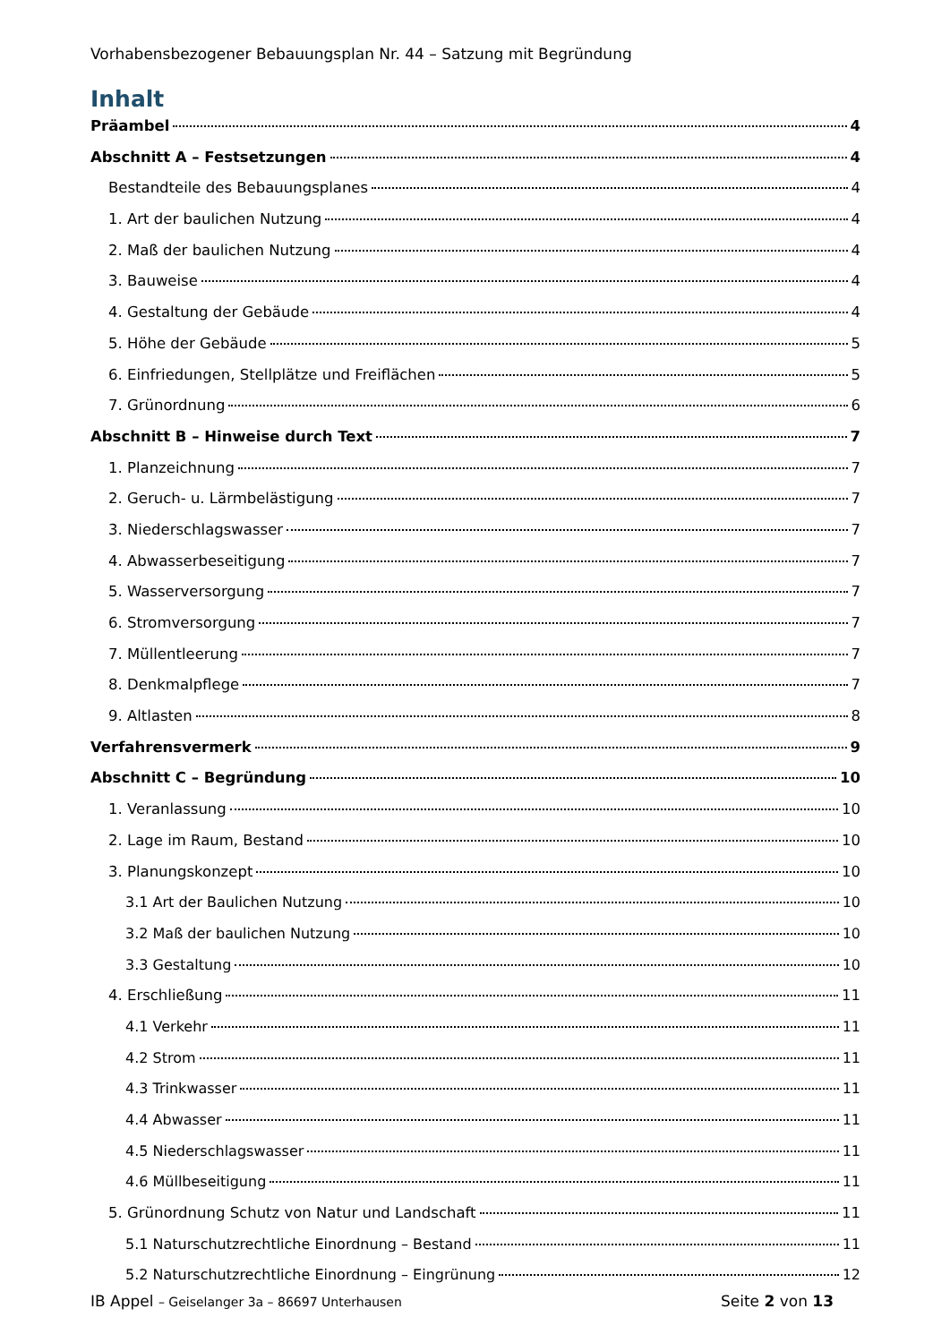Vorhabensbezogener Bebauungsplan Nr. 44 – Satzung mit Begründung
Inhalt
Präambel 4
Abschnitt A – Festsetzungen 4
Bestandteile des Bebauungsplanes 4
1. Art der baulichen Nutzung 4
2. Maß der baulichen Nutzung 4
3. Bauweise 4
4. Gestaltung der Gebäude 4
5. Höhe der Gebäude 5
6. Einfriedungen, Stellplätze und Freiflächen 5
7. Grünordnung 6
Abschnitt B – Hinweise durch Text 7
1. Planzeichnung 7
2. Geruch- u. Lärmbelästigung 7
3. Niederschlagswasser 7
4. Abwasserbeseitigung 7
5. Wasserversorgung 7
6. Stromversorgung 7
7. Müllentleerung 7
8. Denkmalpflege 7
9. Altlasten 8
Verfahrensvermerk 9
Abschnitt C – Begründung 10
1. Veranlassung 10
2. Lage im Raum, Bestand 10
3. Planungskonzept 10
3.1 Art der Baulichen Nutzung 10
3.2 Maß der baulichen Nutzung 10
3.3 Gestaltung 10
4. Erschließung 11
4.1 Verkehr 11
4.2 Strom 11
4.3 Trinkwasser 11
4.4 Abwasser 11
4.5 Niederschlagswasser 11
4.6 Müllbeseitigung 11
5. Grünordnung Schutz von Natur und Landschaft 11
5.1 Naturschutzrechtliche Einordnung – Bestand 11
5.2 Naturschutzrechtliche Einordnung – Eingrünung 12
IB Appel – Geiselanger 3a – 86697 Unterhausen Seite 2 von 13